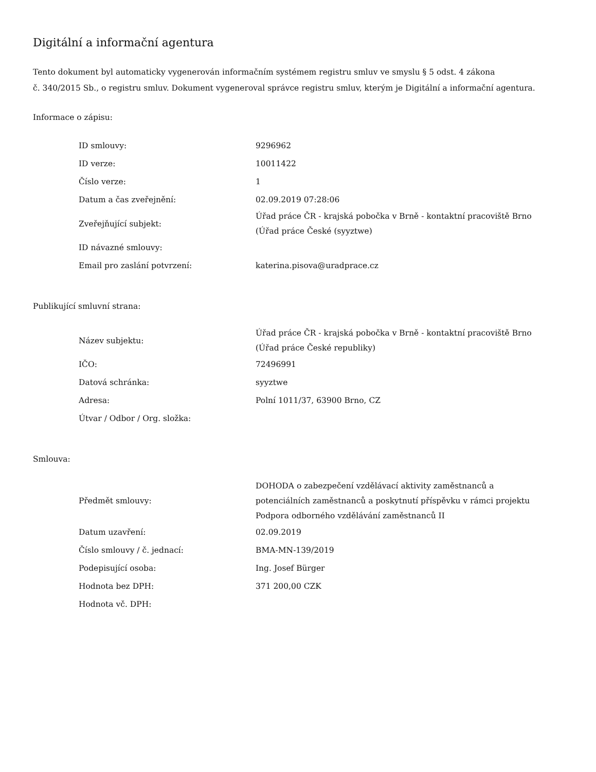Digitální a informační agentura
Tento dokument byl automaticky vygenerován informačním systémem registru smluv ve smyslu § 5 odst. 4 zákona
č. 340/2015 Sb., o registru smluv. Dokument vygeneroval správce registru smluv, kterým je Digitální a informační agentura.
Informace o zápisu:
| ID smlouvy: | 9296962 |
| ID verze: | 10011422 |
| Číslo verze: | 1 |
| Datum a čas zveřejnění: | 02.09.2019 07:28:06 |
| Zveřejňující subjekt: | Úřad práce ČR - krajská pobočka v Brně - kontaktní pracoviště Brno (Úřad práce České (syyztwe) |
| ID návazné smlouvy: | |
| Email pro zaslání potvrzení: | katerina.pisova@uradprace.cz |
Publikující smluvní strana:
| Název subjektu: | Úřad práce ČR - krajská pobočka v Brně - kontaktní pracoviště Brno (Úřad práce České republiky) |
| IČO: | 72496991 |
| Datová schránka: | syyztwe |
| Adresa: | Polní 1011/37, 63900 Brno, CZ |
| Útvar / Odbor / Org. složka: | |
Smlouva:
| Předmět smlouvy: | DOHODA o zabezpečení vzdělávací aktivity zaměstnanců a potenciálních zaměstnanců a poskytnutí příspěvku v rámci projektu Podpora odborného vzdělávání zaměstnanců II |
| Datum uzavření: | 02.09.2019 |
| Číslo smlouvy / č. jednací: | BMA-MN-139/2019 |
| Podepisující osoba: | Ing. Josef Bürger |
| Hodnota bez DPH: | 371 200,00 CZK |
| Hodnota vč. DPH: | |